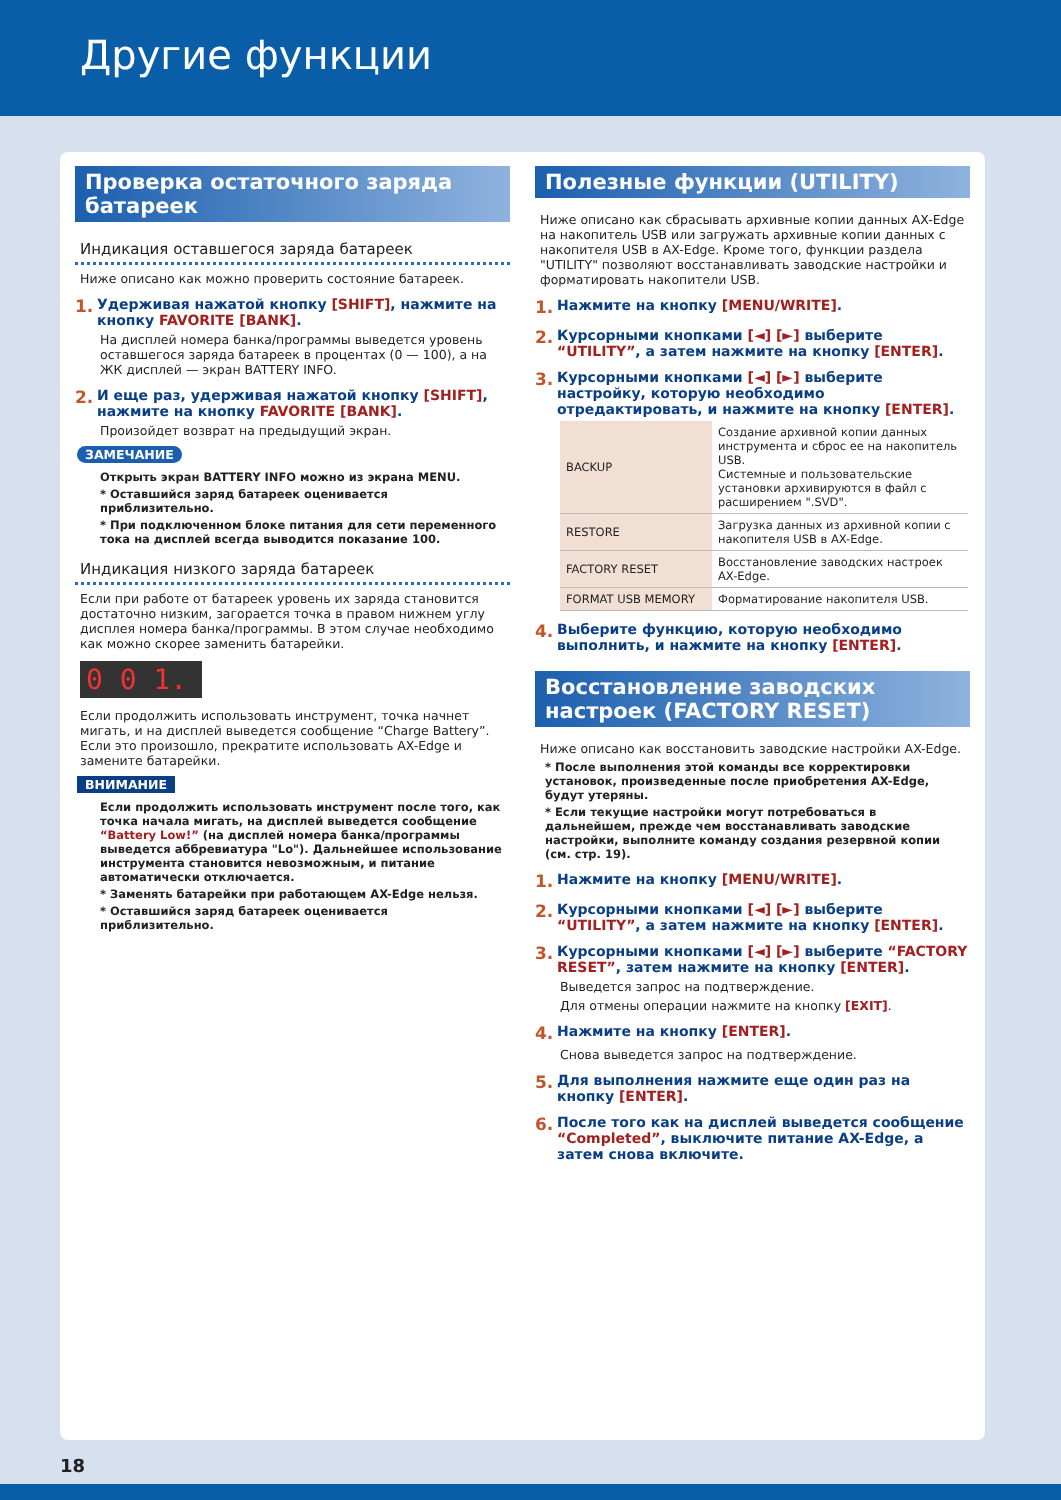Другие функции
Проверка остаточного заряда батареек
Индикация оставшегося заряда батареек
Ниже описано как можно проверить состояние батареек.
1. Удерживая нажатой кнопку [SHIFT], нажмите на кнопку FAVORITE [BANK].
На дисплей номера банка/программы выведется уровень оставшегося заряда батареек в процентах (0 — 100), а на ЖК дисплей — экран BATTERY INFO.
2. И еще раз, удерживая нажатой кнопку [SHIFT], нажмите на кнопку FAVORITE [BANK].
Произойдет возврат на предыдущий экран.
ЗАМЕЧАНИЕ
Открыть экран BATTERY INFO можно из экрана MENU.
* Оставшийся заряд батареек оценивается приблизительно.
* При подключенном блоке питания для сети переменного тока на дисплей всегда выводится показание 100.
Индикация низкого заряда батареек
Если при работе от батареек уровень их заряда становится достаточно низким, загорается точка в правом нижнем углу дисплея номера банка/программы. В этом случае необходимо как можно скорее заменить батарейки.
0 0 1.
Если продолжить использовать инструмент, точка начнет мигать, и на дисплей выведется сообщение “Charge Battery”. Если это произошло, прекратите использовать AX-Edge и замените батарейки.
ВНИМАНИЕ
Если продолжить использовать инструмент после того, как точка начала мигать, на дисплей выведется сообщение “Battery Low!” (на дисплей номера банка/программы выведется аббревиатура "Lo"). Дальнейшее использование инструмента становится невозможным, и питание автоматически отключается.
* Заменять батарейки при работающем AX-Edge нельзя.
* Оставшийся заряд батареек оценивается приблизительно.
Полезные функции (UTILITY)
Ниже описано как сбрасывать архивные копии данных AX-Edge на накопитель USB или загружать архивные копии данных с накопителя USB в AX-Edge. Кроме того, функции раздела "UTILITY" позволяют восстанавливать заводские настройки и форматировать накопители USB.
1. Нажмите на кнопку [MENU/WRITE].
2. Курсорными кнопками [◄] [►] выберите “UTILITY”, а затем нажмите на кнопку [ENTER].
3. Курсорными кнопками [◄] [►] выберите настройку, которую необходимо отредактировать, и нажмите на кнопку [ENTER].
| BACKUP | Создание архивной копии данных инструмента и сброс ее на накопитель USB. Системные и пользовательские установки архивируются в файл с расширением ".SVD". |
| RESTORE | Загрузка данных из архивной копии с накопителя USB в AX-Edge. |
| FACTORY RESET | Восстановление заводских настроек AX-Edge. |
| FORMAT USB MEMORY | Форматирование накопителя USB. |
4. Выберите функцию, которую необходимо выполнить, и нажмите на кнопку [ENTER].
Восстановление заводских настроек (FACTORY RESET)
Ниже описано как восстановить заводские настройки AX-Edge.
* После выполнения этой команды все корректировки установок, произведенные после приобретения AX-Edge, будут утеряны.
* Если текущие настройки могут потребоваться в дальнейшем, прежде чем восстанавливать заводские настройки, выполните команду создания резервной копии (см. стр. 19).
1. Нажмите на кнопку [MENU/WRITE].
2. Курсорными кнопками [◄] [►] выберите “UTILITY”, а затем нажмите на кнопку [ENTER].
3. Курсорными кнопками [◄] [►] выберите “FACTORY RESET”, затем нажмите на кнопку [ENTER].
Выведется запрос на подтверждение.
Для отмены операции нажмите на кнопку [EXIT].
4. Нажмите на кнопку [ENTER].
Снова выведется запрос на подтверждение.
5. Для выполнения нажмите еще один раз на кнопку [ENTER].
6. После того как на дисплей выведется сообщение “Completed”, выключите питание AX-Edge, а затем снова включите.
18